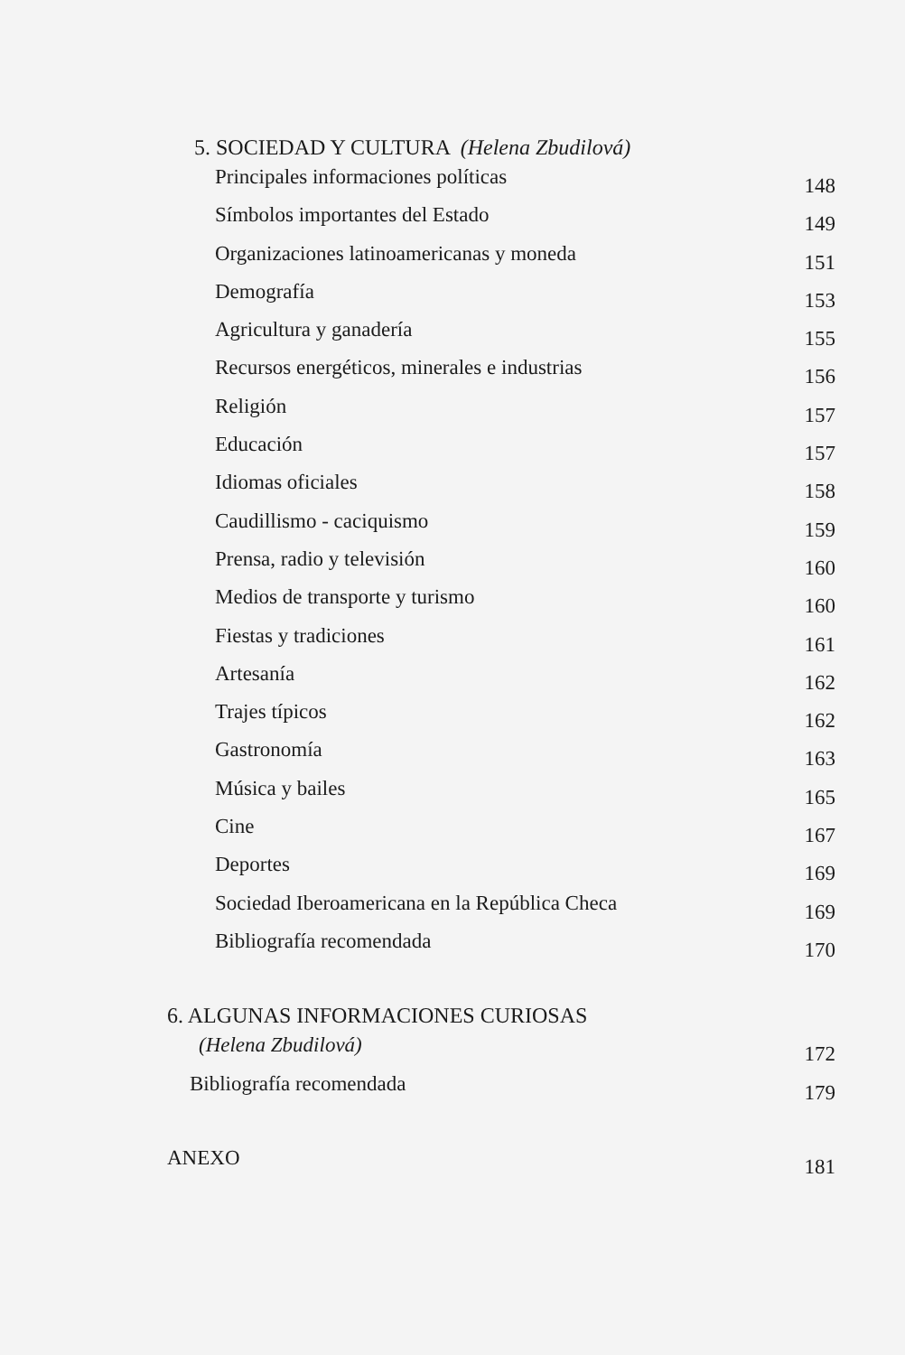5. SOCIEDAD Y CULTURA (Helena Zbudilová)
Principales informaciones políticas 148
Símbolos importantes del Estado 149
Organizaciones latinoamericanas y moneda 151
Demografía 153
Agricultura y ganadería 155
Recursos energéticos, minerales e industrias 156
Religión 157
Educación 157
Idiomas oficiales 158
Caudillismo - caciquismo 159
Prensa, radio y televisión 160
Medios de transporte y turismo 160
Fiestas y tradiciones 161
Artesanía 162
Trajes típicos 162
Gastronomía 163
Música y bailes 165
Cine 167
Deportes 169
Sociedad Iberoamericana en la República Checa 169
Bibliografía recomendada 170
6. ALGUNAS INFORMACIONES CURIOSAS
(Helena Zbudilová) 172
Bibliografía recomendada 179
ANEXO 181